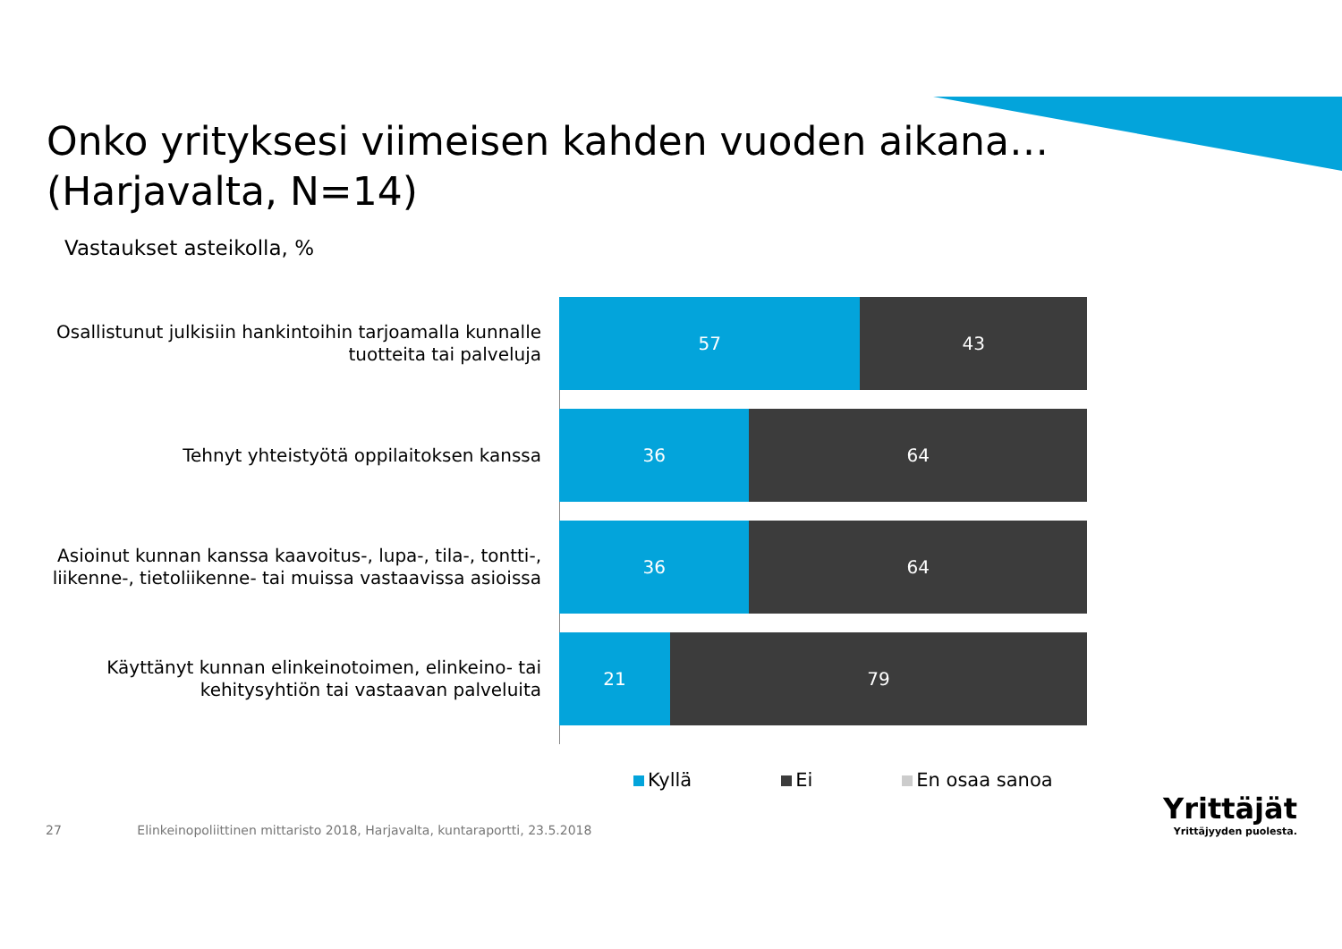Onko yrityksesi viimeisen kahden vuoden aikana…
(Harjavalta, N=14)
Vastaukset asteikolla, %
Osallistunut julkisiin hankintoihin tarjoamalla kunnalle
tuotteita tai palveluja
57 43
Tehnyt yhteistyötä oppilaitoksen kanssa
36 64
Asioinut kunnan kanssa kaavoitus-, lupa-, tila-, tontti-,
liikenne-, tietoliikenne- tai muissa vastaavissa asioissa
36 64
Käyttänyt kunnan elinkeinotoimen, elinkeino- tai
kehitysyhtiön tai vastaavan palveluita
21 79
Kyllä Ei En osaa sanoa
27 Elinkeinopoliittinen mittaristo 2018, Harjavalta, kuntaraportti, 23.5.2018
Yrittäjät
Yrittäjyyden puolesta.